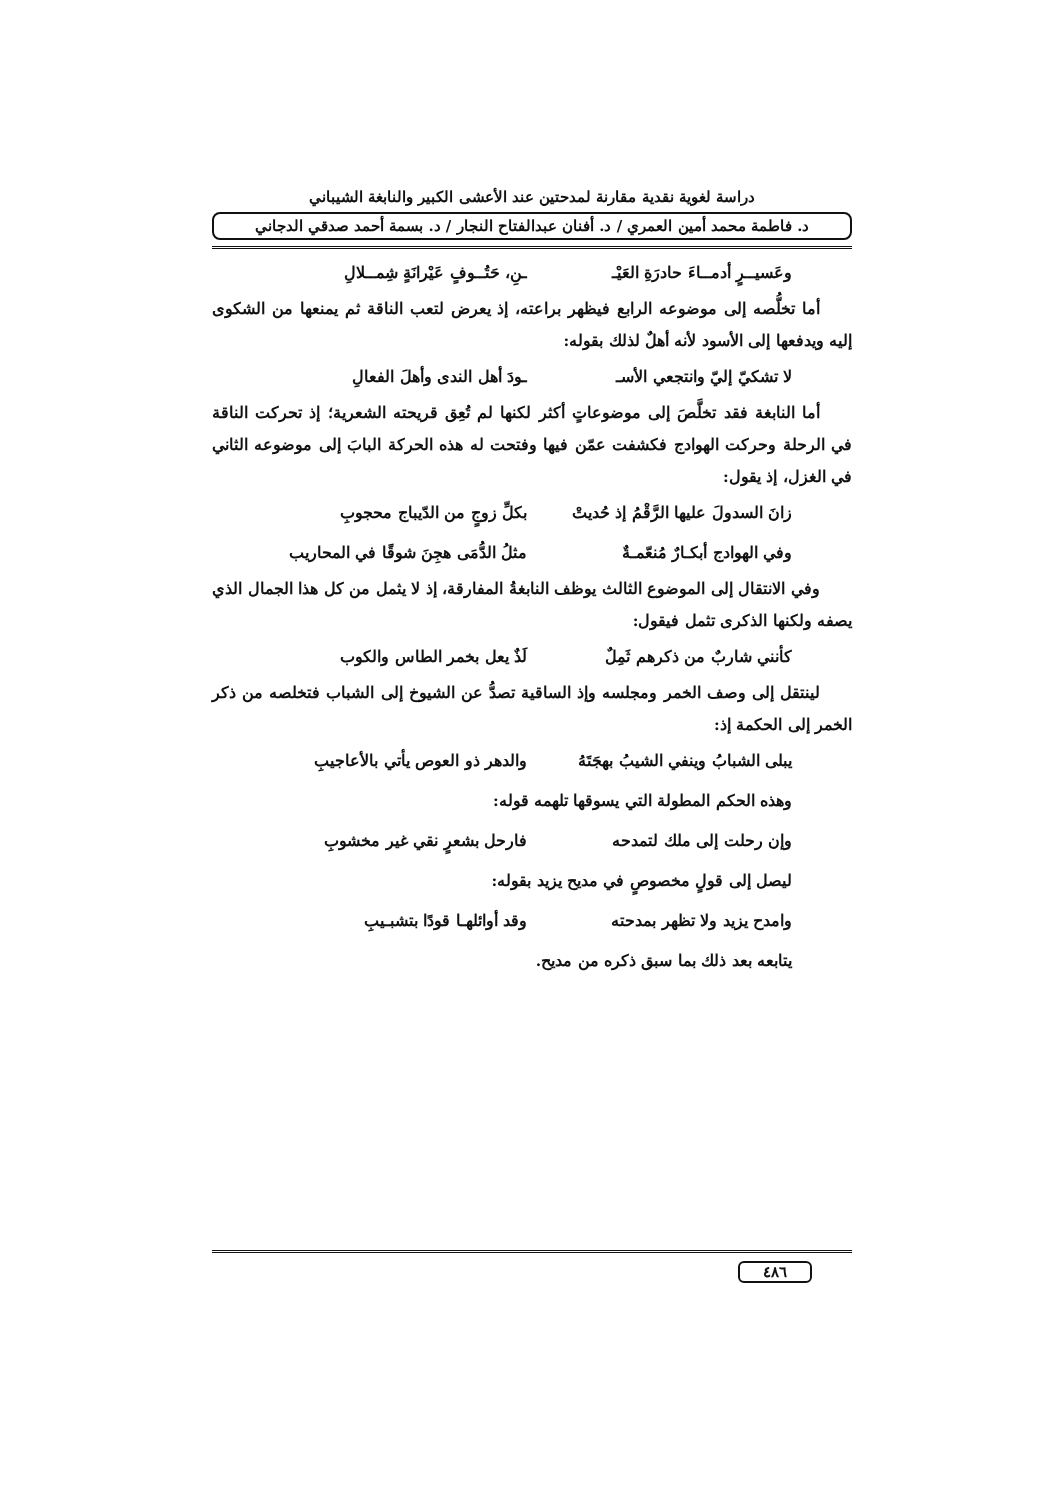دراسة لغوية نقدية مقارنة لمدحتين عند الأعشى الكبير والنابغة الشيباني
د. فاطمة محمد أمين العمري / د. أفنان عبدالفتاح النجار / د. بسمة أحمد صدقي الدجاني
وعَسيــرٍ أدمــاءَ حادرَةِ العَيْـ ـنِ، حَتُــوفٍ عَيْرانَةٍ شِمــلالِ
أما تخلُّصه إلى موضوعه الرابع فيظهر براعته، إذ يعرض لتعب الناقة ثم يمنعها من الشكوى إليه ويدفعها إلى الأسود لأنه أهلٌ لذلك بقوله:
لا تشكيّ إليّ وانتجعي الأسـ ـودَ أهل الندى وأهلَ الفعالِ
أما النابغة فقد تخلَّصَ إلى موضوعاتٍ أكثر لكنها لم تُعِق قريحته الشعرية؛ إذ تحركت الناقة في الرحلة وحركت الهوادج فكشفت عمّن فيها وفتحت له هذه الحركة البابَ إلى موضوعه الثاني في الغزل، إذ يقول:
زانَ السدولَ عليها الرَّقْمُ إذ حُديتْ بكلِّ زوجٍ من الدّيباج محجوبِ
وفي الهوادج أبكـارٌ مُنعّمـةٌ مثلُ الدُّمَى هجِنَ شوقًا في المحاريب
وفي الانتقال إلى الموضوع الثالث يوظف النابغةُ المفارقة، إذ لا يثمل من كل هذا الجمال الذي يصفه ولكنها الذكرى تثمل فيقول:
كأنني شاربٌ من ذكرهم ثَمِلٌ لَذٌ يعل بخمر الطاس والكوب
لينتقل إلى وصف الخمر ومجلسه وإذ الساقية تصدُّ عن الشيوخ إلى الشباب فتخلصه من ذكر الخمر إلى الحكمة إذ:
يبلى الشبابُ وينفي الشيبُ بهجَتَهُ والدهر ذو العوص يأتي بالأعاجيبِ
وهذه الحكم المطولة التي يسوقها تلهمه قوله:
وإن رحلت إلى ملك لتمدحه فارحل بشعرٍ نقي غير مخشوبِ
ليصل إلى قولٍ مخصوصٍ في مديح يزيد بقوله:
وامدح يزيد ولا تظهر بمدحته وقد أوائلهـا قودًا بتشبـيبِ
يتابعه بعد ذلك بما سبق ذكره من مديح.
٤٨٦